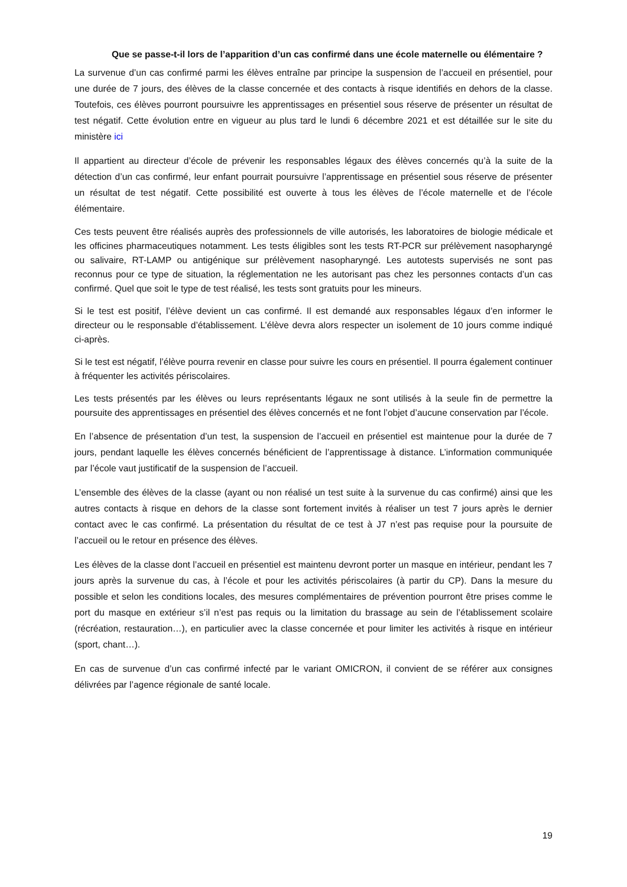Que se passe-t-il lors de l’apparition d’un cas confirmé dans une école maternelle ou élémentaire ?
La survenue d’un cas confirmé parmi les élèves entraîne par principe la suspension de l’accueil en présentiel, pour une durée de 7 jours, des élèves de la classe concernée et des contacts à risque identifiés en dehors de la classe. Toutefois, ces élèves pourront poursuivre les apprentissages en présentiel sous réserve de présenter un résultat de test négatif. Cette évolution entre en vigueur au plus tard le lundi 6 décembre 2021 et est détaillée sur le site du ministère ici
Il appartient au directeur d’école de prévenir les responsables légaux des élèves concernés qu’à la suite de la détection d’un cas confirmé, leur enfant pourrait poursuivre l’apprentissage en présentiel sous réserve de présenter un résultat de test négatif. Cette possibilité est ouverte à tous les élèves de l’école maternelle et de l’école élémentaire.
Ces tests peuvent être réalisés auprès des professionnels de ville autorisés, les laboratoires de biologie médicale et les officines pharmaceutiques notamment. Les tests éligibles sont les tests RT-PCR sur prélèvement nasopharyngé ou salivaire, RT-LAMP ou antigénique sur prélèvement nasopharyngé. Les autotests supervisés ne sont pas reconnus pour ce type de situation, la réglementation ne les autorisant pas chez les personnes contacts d’un cas confirmé. Quel que soit le type de test réalisé, les tests sont gratuits pour les mineurs.
Si le test est positif, l’élève devient un cas confirmé. Il est demandé aux responsables légaux d’en informer le directeur ou le responsable d’établissement. L’élève devra alors respecter un isolement de 10 jours comme indiqué ci-après.
Si le test est négatif, l’élève pourra revenir en classe pour suivre les cours en présentiel. Il pourra également continuer à fréquenter les activités périscolaires.
Les tests présentés par les élèves ou leurs représentants légaux ne sont utilisés à la seule fin de permettre la poursuite des apprentissages en présentiel des élèves concernés et ne font l’objet d’aucune conservation par l’école.
En l’absence de présentation d’un test, la suspension de l’accueil en présentiel est maintenue pour la durée de 7 jours, pendant laquelle les élèves concernés bénéficient de l’apprentissage à distance. L’information communiquée par l’école vaut justificatif de la suspension de l’accueil.
L’ensemble des élèves de la classe (ayant ou non réalisé un test suite à la survenue du cas confirmé) ainsi que les autres contacts à risque en dehors de la classe sont fortement invités à réaliser un test 7 jours après le dernier contact avec le cas confirmé. La présentation du résultat de ce test à J7 n’est pas requise pour la poursuite de l’accueil ou le retour en présence des élèves.
Les élèves de la classe dont l’accueil en présentiel est maintenu devront porter un masque en intérieur, pendant les 7 jours après la survenue du cas, à l’école et pour les activités périscolaires (à partir du CP). Dans la mesure du possible et selon les conditions locales, des mesures complémentaires de prévention pourront être prises comme le port du masque en extérieur s’il n’est pas requis ou la limitation du brassage au sein de l’établissement scolaire (récréation, restauration…), en particulier avec la classe concernée et pour limiter les activités à risque en intérieur (sport, chant…).
En cas de survenue d’un cas confirmé infecté par le variant OMICRON, il convient de se référer aux consignes délivrées par l’agence régionale de santé locale.
19